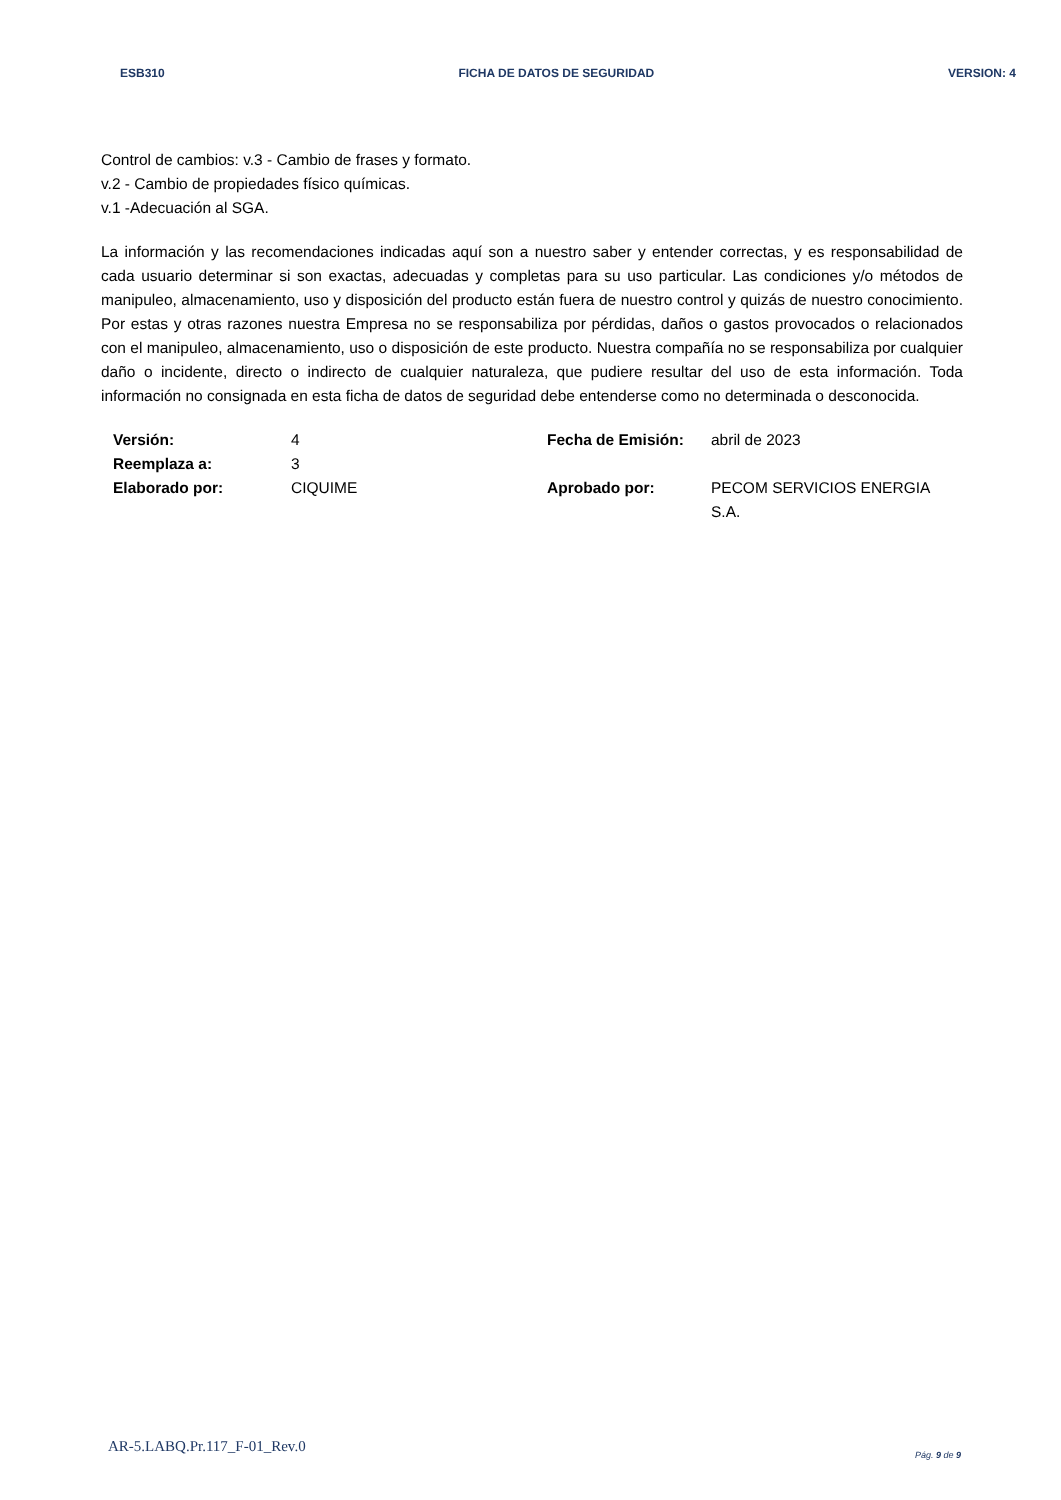ESB310 FICHA DE DATOS DE SEGURIDAD VERSION: 4
Control de cambios: v.3 - Cambio de frases y formato.
v.2 - Cambio de propiedades físico químicas.
v.1 -Adecuación al SGA.
La información y las recomendaciones indicadas aquí son a nuestro saber y entender correctas, y es responsabilidad de cada usuario determinar si son exactas, adecuadas y completas para su uso particular. Las condiciones y/o métodos de manipuleo, almacenamiento, uso y disposición del producto están fuera de nuestro control y quizás de nuestro conocimiento. Por estas y otras razones nuestra Empresa no se responsabiliza por pérdidas, daños o gastos provocados o relacionados con el manipuleo, almacenamiento, uso o disposición de este producto. Nuestra compañía no se responsabiliza por cualquier daño o incidente, directo o indirecto de cualquier naturaleza, que pudiere resultar del uso de esta información. Toda información no consignada en esta ficha de datos de seguridad debe entenderse como no determinada o desconocida.
| Versión: | 4 | Fecha de Emisión: | abril de 2023 |
| Reemplaza a: | 3 | | |
| Elaborado por: | CIQUIME | Aprobado por: | PECOM SERVICIOS ENERGIA S.A. |
AR-5.LABQ.Pr.117_F-01_Rev.0 Pág. 9 de 9